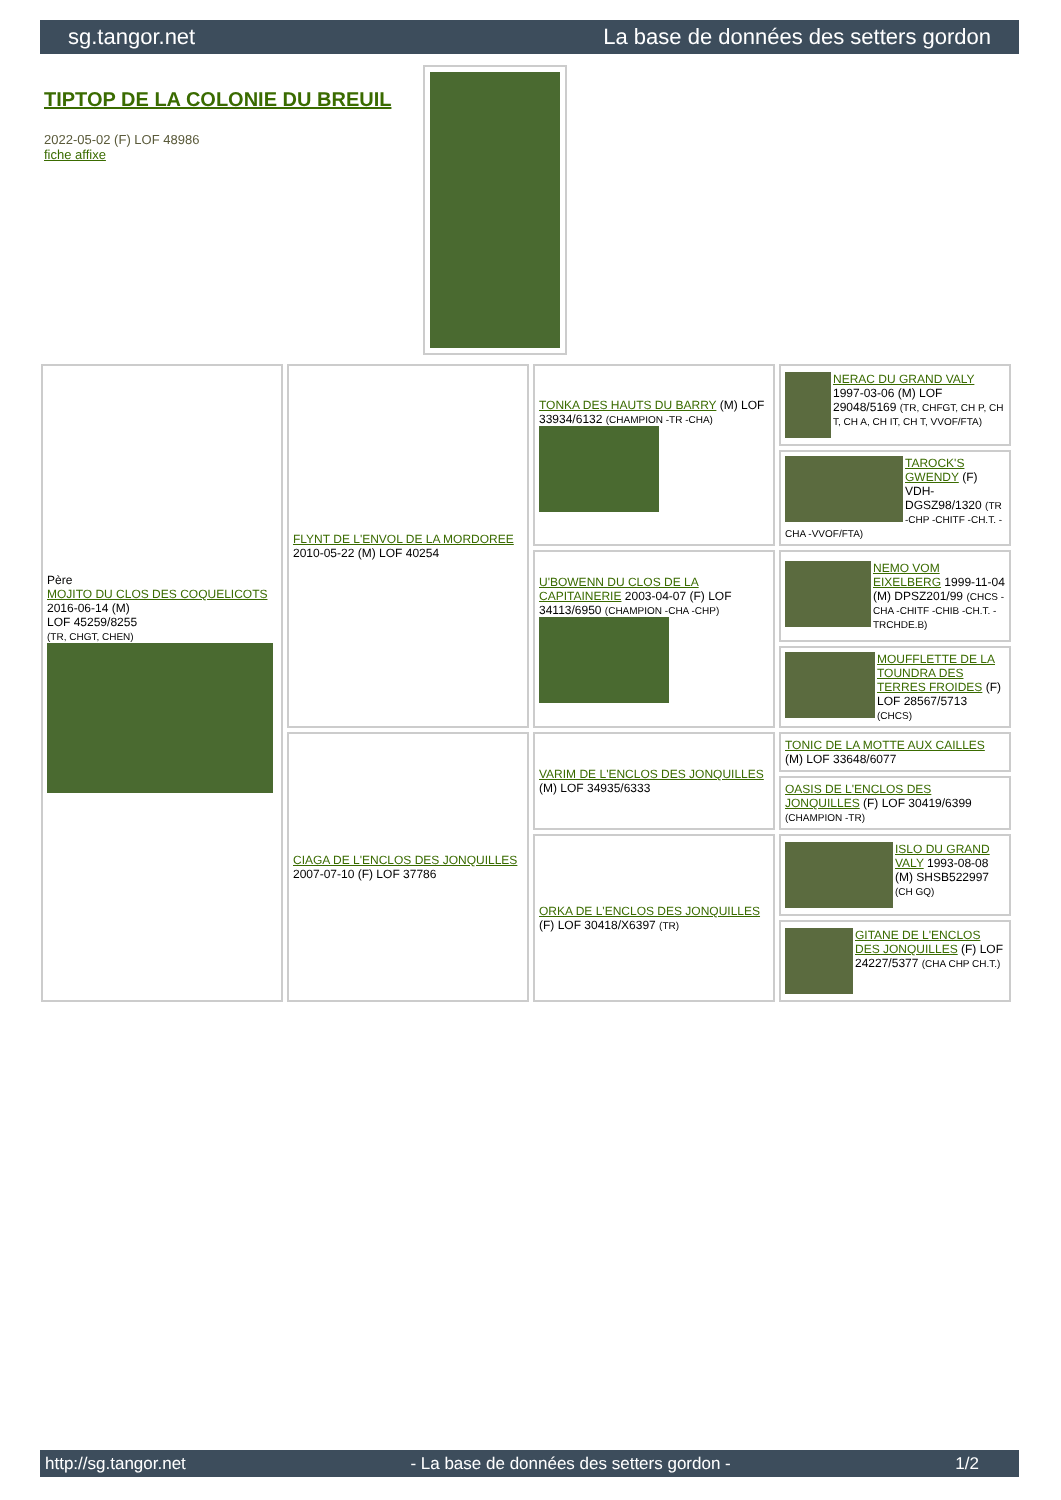sg.tangor.net La base de données des setters gordon
TIPTOP DE LA COLONIE DU BREUIL
2022-05-02 (F) LOF 48986
fiche affixe
| Père MOJITO DU CLOS DES COQUELICOTS 2016-06-14 (M) LOF 45259/8255 (TR, CHGT, CHEN) | FLYNT DE L'ENVOL DE LA MORDOREE 2010-05-22 (M) LOF 40254 | TONKA DES HAUTS DU BARRY (M) LOF 33934/6132 (CHAMPION -TR -CHA) | NERAC DU GRAND VALY 1997-03-06 (M) LOF 29048/5169 (TR, CHFGT, CH P, CH T, CH A, CH IT, CH T, VVOF/FTA) |
| | | | TAROCK'S GWENDY (F) VDH-DGSZ98/1320 (TR -CHP -CHITF -CH.T. -CHA -VVOF/FTA) |
| | | U'BOWENN DU CLOS DE LA CAPITAINERIE 2003-04-07 (F) LOF 34113/6950 (CHAMPION -CHA -CHP) | NEMO VOM EIXELBERG 1999-11-04 (M) DPSZ201/99 (CHCS -CHA -CHITF -CHIB -CH.T. -TRCHDE.B) |
| | | | MOUFFLETTE DE LA TOUNDRA DES TERRES FROIDES (F) LOF 28567/5713 (CHCS) |
| | CIAGA DE L'ENCLOS DES JONQUILLES 2007-07-10 (F) LOF 37786 | VARIM DE L'ENCLOS DES JONQUILLES (M) LOF 34935/6333 | TONIC DE LA MOTTE AUX CAILLES (M) LOF 33648/6077 |
| | | | OASIS DE L'ENCLOS DES JONQUILLES (F) LOF 30419/6399 (CHAMPION -TR) |
| | | ORKA DE L'ENCLOS DES JONQUILLES (F) LOF 30418/X6397 (TR) | ISLO DU GRAND VALY 1993-08-08 (M) SHSB522997 (CH GQ) |
| | | | GITANE DE L'ENCLOS DES JONQUILLES (F) LOF 24227/5377 (CHA CHP CH.T.) |
http://sg.tangor.net - La base de données des setters gordon - 1/2